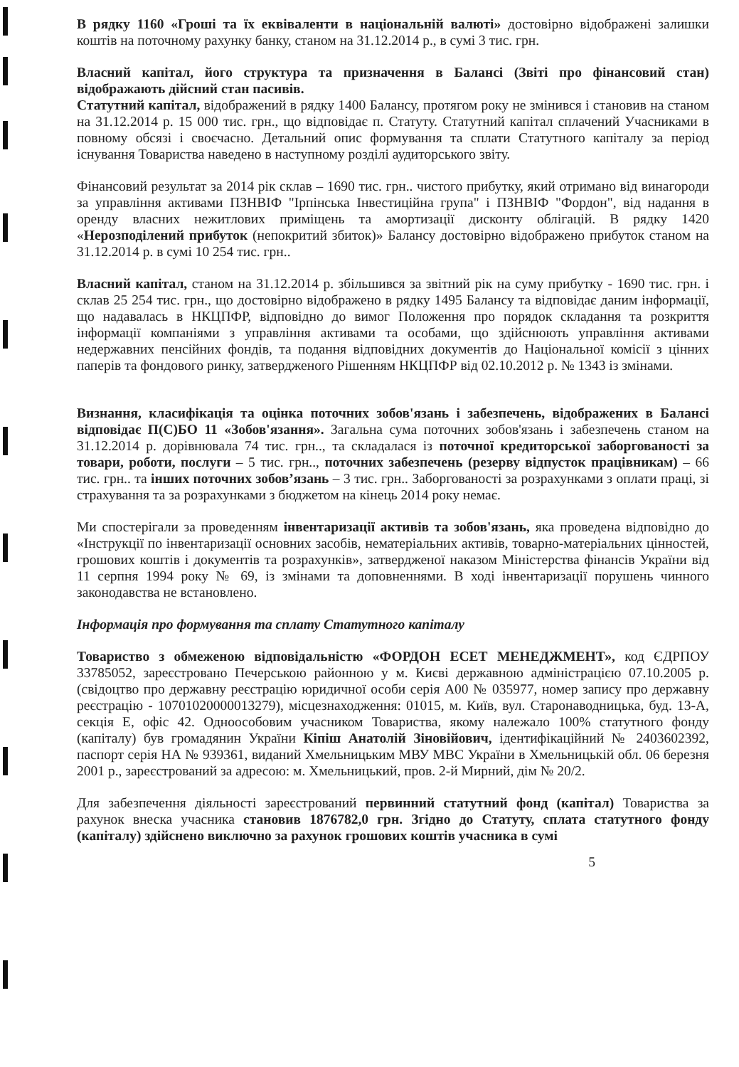В рядку 1160 «Гроші та їх еквіваленти в національній валюті» достовірно відображені залишки коштів на поточному рахунку банку, станом на 31.12.2014 р., в сумі 3 тис. грн.
Власний капітал, його структура та призначення в Балансі (Звіті про фінансовий стан) відображають дійсний стан пасивів.
Статутний капітал, відображений в рядку 1400 Балансу, протягом року не змінився і становив на станом на 31.12.2014 р. 15 000 тис. грн., що відповідає п. Статуту. Статутний капітал сплачений Учасниками в повному обсязі і своєчасно. Детальний опис формування та сплати Статутного капіталу за період існування Товариства наведено в наступному розділі аудиторського звіту.
Фінансовий результат за 2014 рік склав – 1690 тис. грн.. чистого прибутку, який отримано від винагороди за управління активами ПЗНВІФ "Ірпінська Інвестиційна група" і ПЗНВІФ "Фордон", від надання в оренду власних нежитлових приміщень та амортизації дисконту облігацій. В рядку 1420 «Нерозподілений прибуток (непокритий збиток)» Балансу достовірно відображено прибуток станом на 31.12.2014 р. в сумі 10 254 тис. грн..
Власний капітал, станом на 31.12.2014 р. збільшився за звітний рік на суму прибутку - 1690 тис. грн. і склав 25 254 тис. грн., що достовірно відображено в рядку 1495 Балансу та відповідає даним інформації, що надавалась в НКЦПФР, відповідно до вимог Положення про порядок складання та розкриття інформації компаніями з управління активами та особами, що здійснюють управління активами недержавних пенсійних фондів, та подання відповідних документів до Національної комісії з цінних паперів та фондового ринку, затвердженого Рішенням НКЦПФР від 02.10.2012 р. № 1343 із змінами.
Визнання, класифікація та оцінка поточних зобов'язань і забезпечень, відображених в Балансі відповідає П(С)БО 11 «Зобов'язання». Загальна сума поточних зобов'язань і забезпечень станом на 31.12.2014 р. дорівнювала 74 тис. грн.., та складалася із поточної кредиторської заборгованості за товари, роботи, послуги – 5 тис. грн.., поточних забезпечень (резерву відпусток працівникам) – 66 тис. грн.. та інших поточних зобов’язань – 3 тис. грн.. Заборгованості за розрахунками з оплати праці, зі страхування та за розрахунками з бюджетом на кінець 2014 року немає.
Ми спостерігали за проведенням інвентаризації активів та зобов'язань, яка проведена відповідно до «Інструкції по інвентаризації основних засобів, нематеріальних активів, товарно-матеріальних цінностей, грошових коштів і документів та розрахунків», затвердженої наказом Міністерства фінансів України від 11 серпня 1994 року № 69, із змінами та доповненнями. В ході інвентаризації порушень чинного законодавства не встановлено.
Інформація про формування та сплату Статутного капіталу
Товариство з обмеженою відповідальністю «ФОРДОН ЕСЕТ МЕНЕДЖМЕНТ», код ЄДРПОУ 33785052, зареєстровано Печерською районною у м. Києві державною адміністрацією 07.10.2005 р. (свідоцтво про державну реєстрацію юридичної особи серія А00 № 035977, номер запису про державну реєстрацію - 10701020000013279), місцезнаходження: 01015, м. Київ, вул. Старонаводницька, буд. 13-А, секція Е, офіс 42. Одноособовим учасником Товариства, якому належало 100% статутного фонду (капіталу) був громадянин України Кіпіш Анатолій Зіновійович, ідентифікаційний № 2403602392, паспорт серія НА № 939361, виданий Хмельницьким МВУ МВС України в Хмельницькій обл. 06 березня 2001 р., зареєстрований за адресою: м. Хмельницький, пров. 2-й Мирний, дім № 20/2.
Для забезпечення діяльності зареєстрований первинний статутний фонд (капітал) Товариства за рахунок внеска учасника становив 1876782,0 грн. Згідно до Статуту, сплата статутного фонду (капіталу) здійснено виключно за рахунок грошових коштів учасника в сумі
5